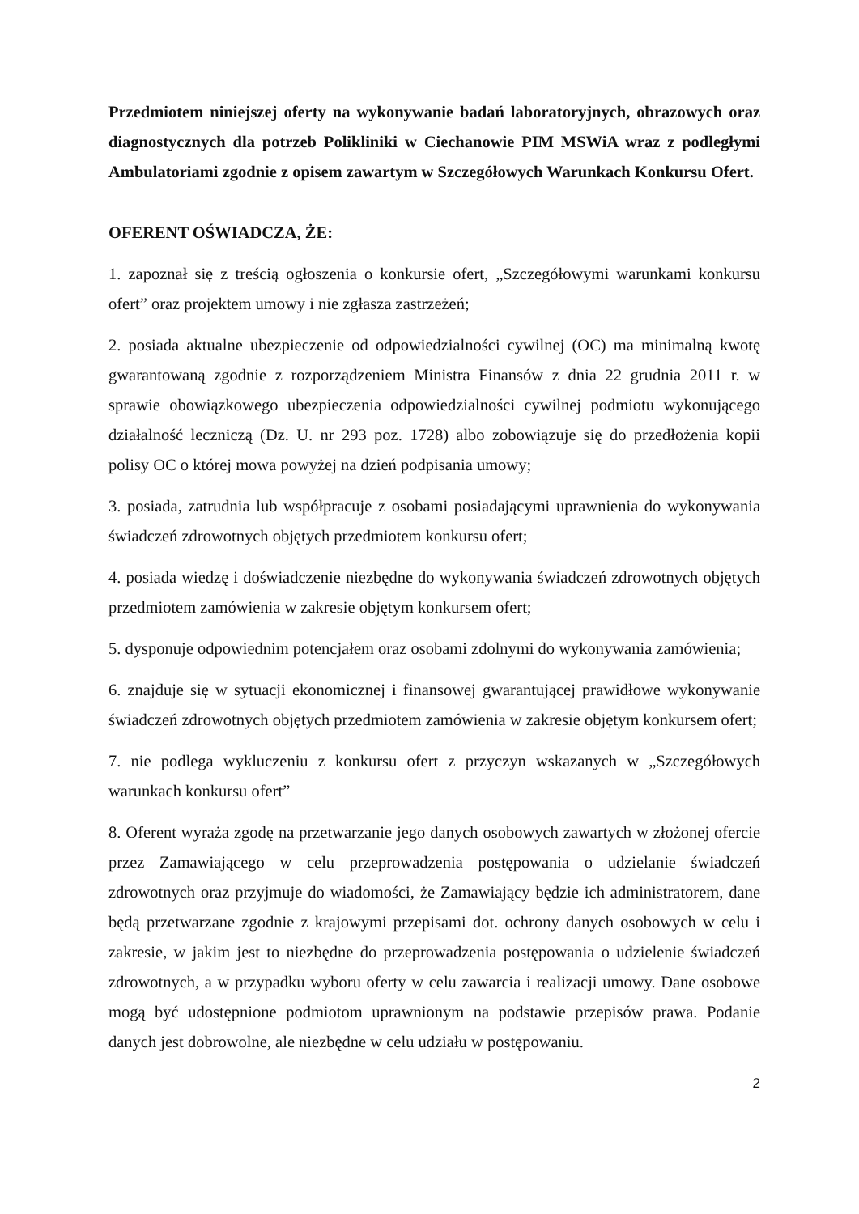Przedmiotem niniejszej oferty na wykonywanie badań laboratoryjnych, obrazowych oraz diagnostycznych dla potrzeb Polikliniki w Ciechanowie PIM MSWiA wraz z podległymi Ambulatoriami zgodnie z opisem zawartym w Szczegółowych Warunkach Konkursu Ofert.
OFERENT OŚWIADCZA, ŻE:
1. zapoznał się z treścią ogłoszenia o konkursie ofert, „Szczegółowymi warunkami konkursu ofert” oraz projektem umowy i nie zgłasza zastrzeżeń;
2. posiada aktualne ubezpieczenie od odpowiedzialności cywilnej (OC) ma minimalną kwotę gwarantowaną zgodnie z rozporządzeniem Ministra Finansów z dnia 22 grudnia 2011 r. w sprawie obowiązkowego ubezpieczenia odpowiedzialności cywilnej podmiotu wykonującego działalność leczniczą (Dz. U. nr 293 poz. 1728) albo zobowiązuje się do przedłożenia kopii polisy OC o której mowa powyżej na dzień podpisania umowy;
3. posiada, zatrudnia lub współpracuje z osobami posiadającymi uprawnienia do wykonywania świadczeń zdrowotnych objętych przedmiotem konkursu ofert;
4. posiada wiedzę i doświadczenie niezbędne do wykonywania świadczeń zdrowotnych objętych przedmiotem zamówienia w zakresie objętym konkursem ofert;
5. dysponuje odpowiednim potencjałem oraz osobami zdolnymi do wykonywania zamówienia;
6. znajduje się w sytuacji ekonomicznej i finansowej gwarantującej prawidłowe wykonywanie świadczeń zdrowotnych objętych przedmiotem zamówienia w zakresie objętym konkursem ofert;
7. nie podlega wykluczeniu z konkursu ofert z przyczyn wskazanych w „Szczegółowych warunkach konkursu ofert”
8. Oferent wyraża zgodę na przetwarzanie jego danych osobowych zawartych w złożonej ofercie przez Zamawiającego w celu przeprowadzenia postępowania o udzielanie świadczeń zdrowotnych oraz przyjmuje do wiadomości, że Zamawiający będzie ich administratorem, dane będą przetwarzane zgodnie z krajowymi przepisami dot. ochrony danych osobowych w celu i zakresie, w jakim jest to niezbędne do przeprowadzenia postępowania o udzielenie świadczeń zdrowotnych, a w przypadku wyboru oferty w celu zawarcia i realizacji umowy. Dane osobowe mogą być udostępnione podmiotom uprawnionym na podstawie przepisów prawa. Podanie danych jest dobrowolne, ale niezbędne w celu udziału w postępowaniu.
2